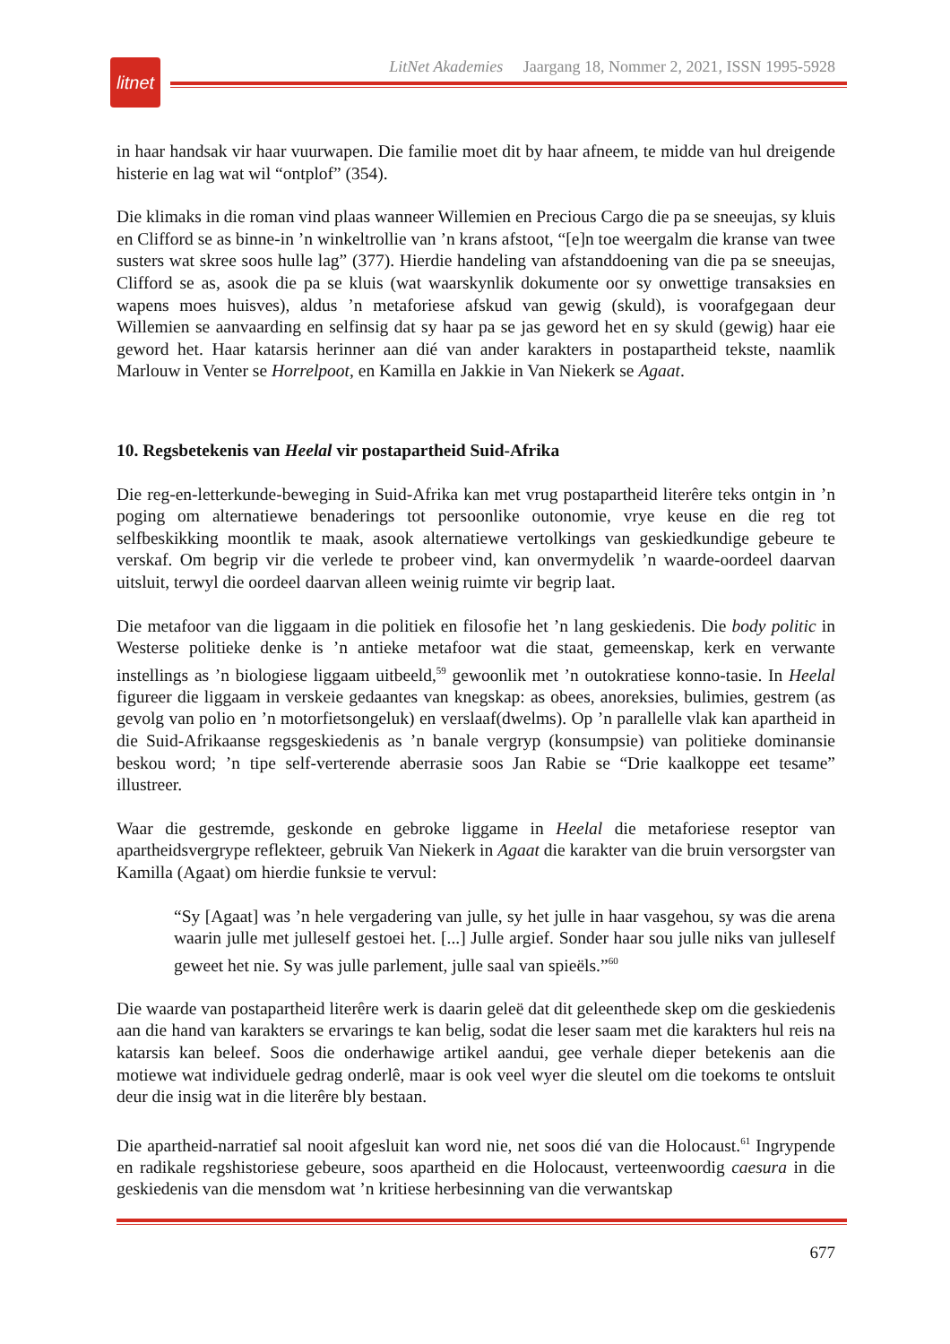litnet
LitNet Akademies Jaargang 18, Nommer 2, 2021, ISSN 1995-5928
in haar handsak vir haar vuurwapen. Die familie moet dit by haar afneem, te midde van hul dreigende histerie en lag wat wil “ontplof” (354).
Die klimaks in die roman vind plaas wanneer Willemien en Precious Cargo die pa se sneeujas, sy kluis en Clifford se as binne-in ’n winkeltrollie van ’n krans afstoot, “[e]n toe weergalm die kranse van twee susters wat skree soos hulle lag” (377). Hierdie handeling van afstanddoening van die pa se sneeujas, Clifford se as, asook die pa se kluis (wat waarskynlik dokumente oor sy onwettige transaksies en wapens moes huisves), aldus ’n metaforiese afskud van gewig (skuld), is voorafgegaan deur Willemien se aanvaarding en selfinsig dat sy haar pa se jas geword het en sy skuld (gewig) haar eie geword het. Haar katarsis herinner aan dié van ander karakters in postapartheid tekste, naamlik Marlouw in Venter se Horrelpoot, en Kamilla en Jakkie in Van Niekerk se Agaat.
10. Regsbetekenis van Heelal vir postapartheid Suid-Afrika
Die reg-en-letterkunde-beweging in Suid-Afrika kan met vrug postapartheid literêre teks ontgin in ’n poging om alternatiewe benaderings tot persoonlike outonomie, vrye keuse en die reg tot selfbeskikking moontlik te maak, asook alternatiewe vertolkings van geskiedkundige gebeure te verskaf. Om begrip vir die verlede te probeer vind, kan onvermydelik ’n waarde-oordeel daarvan uitsluit, terwyl die oordeel daarvan alleen weinig ruimte vir begrip laat.
Die metafoor van die liggaam in die politiek en filosofie het ’n lang geskiedenis. Die body politic in Westerse politieke denke is ’n antieke metafoor wat die staat, gemeenskap, kerk en verwante instellings as ’n biologiese liggaam uitbeeld,<sup>59</sup> gewoonlik met ’n outokratiese konno-tasie. In Heelal figureer die liggaam in verskeie gedaantes van knegskap: as obees, anoreksies, bulimies, gestrem (as gevolg van polio en ’n motorfietsongeluk) en verslaaf(dwelms). Op ’n parallelle vlak kan apartheid in die Suid-Afrikaanse regsgeskiedenis as ’n banale vergryp (konsumpsie) van politieke dominansie beskou word; ’n tipe self-verterende aberrasie soos Jan Rabie se “Drie kaalkoppe eet tesame” illustreer.
Waar die gestremde, geskonde en gebroke liggame in Heelal die metaforiese reseptor van apartheidsvergrype reflekteer, gebruik Van Niekerk in Agaat die karakter van die bruin versorgster van Kamilla (Agaat) om hierdie funksie te vervul:
“Sy [Agaat] was ’n hele vergadering van julle, sy het julle in haar vasgehou, sy was die arena waarin julle met julleself gestoei het. [...] Julle argief. Sonder haar sou julle niks van julleself geweet het nie. Sy was julle parlement, julle saal van spieëls.”<sup>60</sup>
Die waarde van postapartheid literêre werk is daarin geleë dat dit geleenthede skep om die geskiedenis aan die hand van karakters se ervarings te kan belig, sodat die leser saam met die karakters hul reis na katarsis kan beleef. Soos die onderhawige artikel aandui, gee verhale dieper betekenis aan die motiewe wat individuele gedrag onderlê, maar is ook veel wyer die sleutel om die toekoms te ontsluit deur die insig wat in die literêre bly bestaan.
Die apartheid-narratief sal nooit afgesluit kan word nie, net soos dié van die Holocaust.<sup>61</sup> Ingrypende en radikale regshistoriese gebeure, soos apartheid en die Holocaust, verteenwoordig caesura in die geskiedenis van die mensdom wat ’n kritiese herbesinning van die verwantskap
677